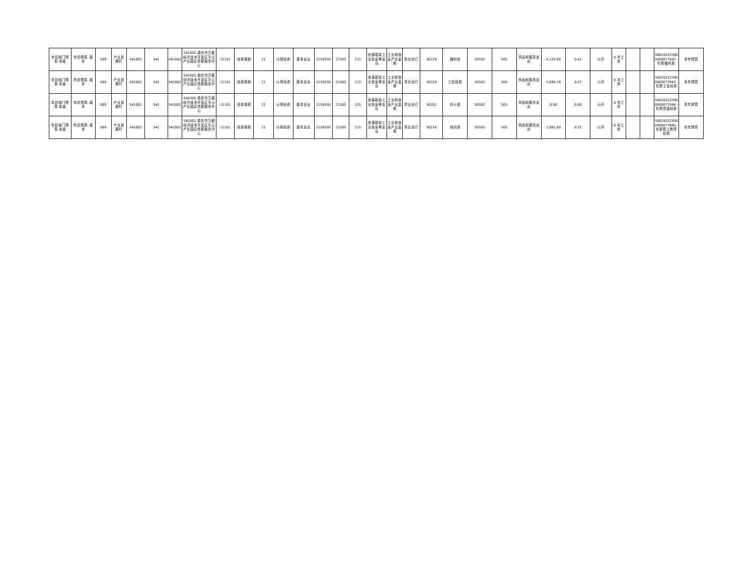| 年初部门预算-本级 | 年初预算 -基本 | 005 | 产业发展科 | 541002 | 541 | 541002 | 541002-重庆市万盛经济技术开发区平山产业园区党群服务中心 | 11101 | 经费拨款 | 21 | 公用经费 | 基本支出 | 2150550 | 21505 | 215 | 资源勘探工业信息等支出 | 工业和信息产业监管 | 事业运行 | 30229 | 福利费 | 50502 | 505 | 商品和服务支出 | 4,125.60 | 0.41 | 公开 | 0 非工资 | | | 50019222Y000000077842 -在职福利费 | 本年预算 |
| 年初部门预算-本级 | 年初预算 -基本 | 005 | 产业发展科 | 541002 | 541 | 541002 | 541002-重庆市万盛经济技术开发区平山产业园区党群服务中心 | 11101 | 经费拨款 | 21 | 公用经费 | 基本支出 | 2150550 | 21505 | 215 | 资源勘探工业信息等支出 | 工业和信息产业监管 | 事业运行 | 30228 | 工会经费 | 50502 | 505 | 商品和服务支出 | 5,689.78 | 0.57 | 公开 | 0 非工资 | | | 50019222Y000000077843 -在职工会经费 | 本年预算 |
| 年初部门预算-本级 | 年初预算 -基本 | 005 | 产业发展科 | 541002 | 541 | 541002 | 541002-重庆市万盛经济技术开发区平山产业园区党群服务中心 | 11101 | 经费拨款 | 21 | 公用经费 | 基本支出 | 2150550 | 21505 | 215 | 资源勘探工业信息等支出 | 工业和信息产业监管 | 事业运行 | 30201 | 办公费 | 50502 | 505 | 商品和服务支出 | 0.00 | 0.00 | 公开 | 0 非工资 | | | 50019222Y000000077844 -在职党建经费 | 本年预算 |
| 年初部门预算-本级 | 年初预算 -基本 | 005 | 产业发展科 | 541002 | 541 | 541002 | 541002-重庆市万盛经济技术开发区平山产业园区党群服务中心 | 11101 | 经费拨款 | 21 | 公用经费 | 基本支出 | 2150550 | 21505 | 215 | 资源勘探工业信息等支出 | 工业和信息产业监管 | 事业运行 | 30216 | 培训费 | 50502 | 505 | 商品和服务支出 | 2,062.80 | 0.21 | 公开 | 0 非工资 | | | 50019222Y000000077845 -在职职工教育经费 | 本年预算 |